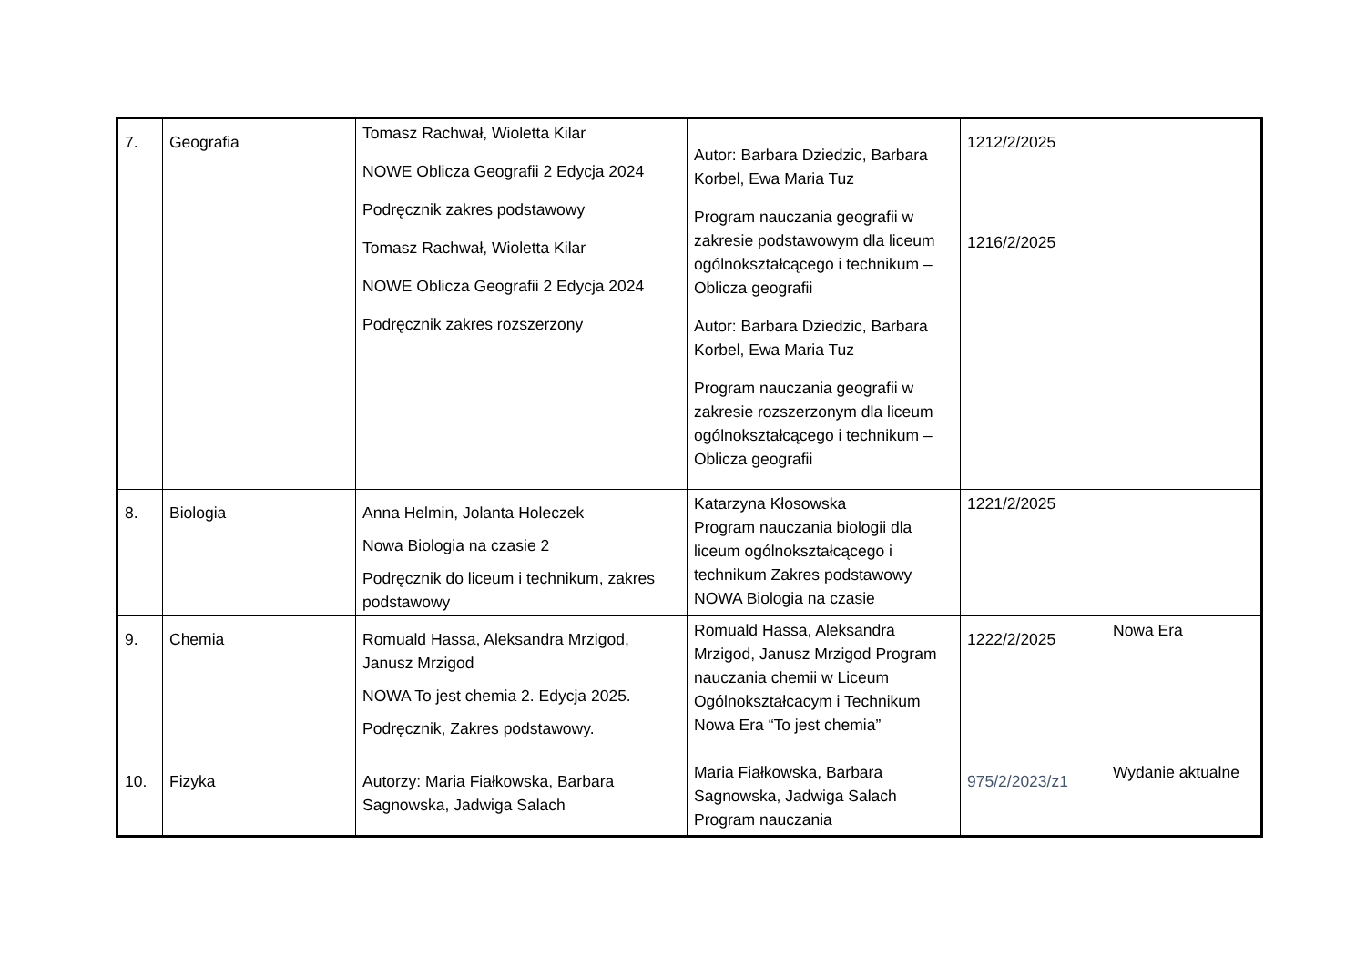| 7. | Geografia | Tomasz Rachwał, Wioletta Kilar NOWE Oblicza Geografii 2 Edycja 2024 Podręcznik zakres podstawowy Tomasz Rachwał, Wioletta Kilar NOWE Oblicza Geografii 2 Edycja 2024 Podręcznik zakres rozszerzony | Autor: Barbara Dziedzic, Barbara Korbel, Ewa Maria Tuz Program nauczania geografii w zakresie podstawowym dla liceum ogólnokształcącego i technikum – Oblicza geografii Autor: Barbara Dziedzic, Barbara Korbel, Ewa Maria Tuz Program nauczania geografii w zakresie rozszerzonym dla liceum ogólnokształcącego i technikum – Oblicza geografii | 1212/2/2025 1216/2/2025 | |
| 8. | Biologia | Anna Helmin, Jolanta Holeczek Nowa Biologia na czasie 2 Podręcznik do liceum i technikum, zakres podstawowy | Katarzyna Kłosowska Program nauczania biologii dla liceum ogólnokształcącego i technikum Zakres podstawowy NOWA Biologia na czasie | 1221/2/2025 | |
| 9. | Chemia | Romuald Hassa, Aleksandra Mrzigod, Janusz Mrzigod NOWA To jest chemia 2. Edycja 2025. Podręcznik, Zakres podstawowy. | Romuald Hassa, Aleksandra Mrzigod, Janusz Mrzigod Program nauczania chemii w Liceum Ogólnokształcacym i Technikum Nowa Era “To jest chemia” | 1222/2/2025 | Nowa Era |
| 10. | Fizyka | Autorzy: Maria Fiałkowska, Barbara Sagnowska, Jadwiga Salach | Maria Fiałkowska, Barbara Sagnowska, Jadwiga Salach Program nauczania | 975/2/2023/z1 | Wydanie aktualne |